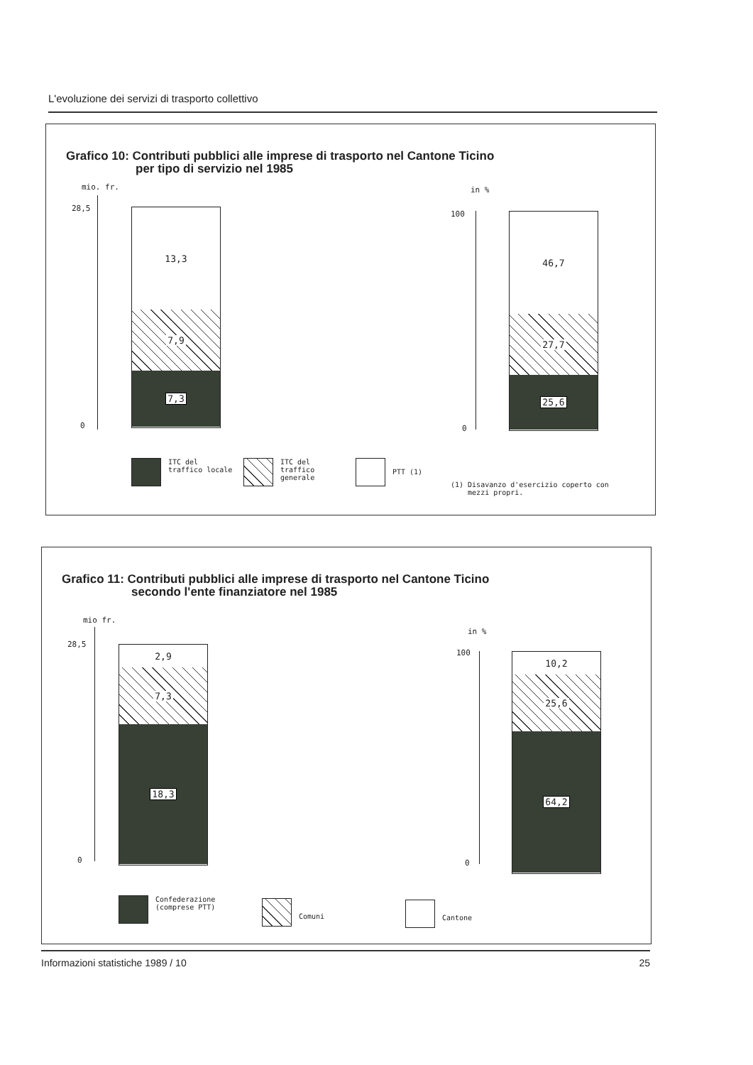L'evoluzione dei servizi di trasporto collettivo
Grafico 10: Contributi pubblici alle imprese di trasporto nel Cantone Ticino
per tipo di servizio nel 1985
mio. fr.
28,5
0
13,3
7,9
7,3
in %
100
0
46,7
27,7
25,6
ITC del
traffico locale
ITC del
traffico
generale
PTT (1)
(1) Disavanzo d'esercizio coperto con
mezzi propri.
Grafico 11: Contributi pubblici alle imprese di trasporto nel Cantone Ticino
secondo l'ente finanziatore nel 1985
mio fr.
28,5
0
2,9
7,3
18,3
in %
100
0
10,2
25,6
64,2
Confederazione
(comprese PTT)
Comuni Cantone
Informazioni statistiche 1989 / 10 25